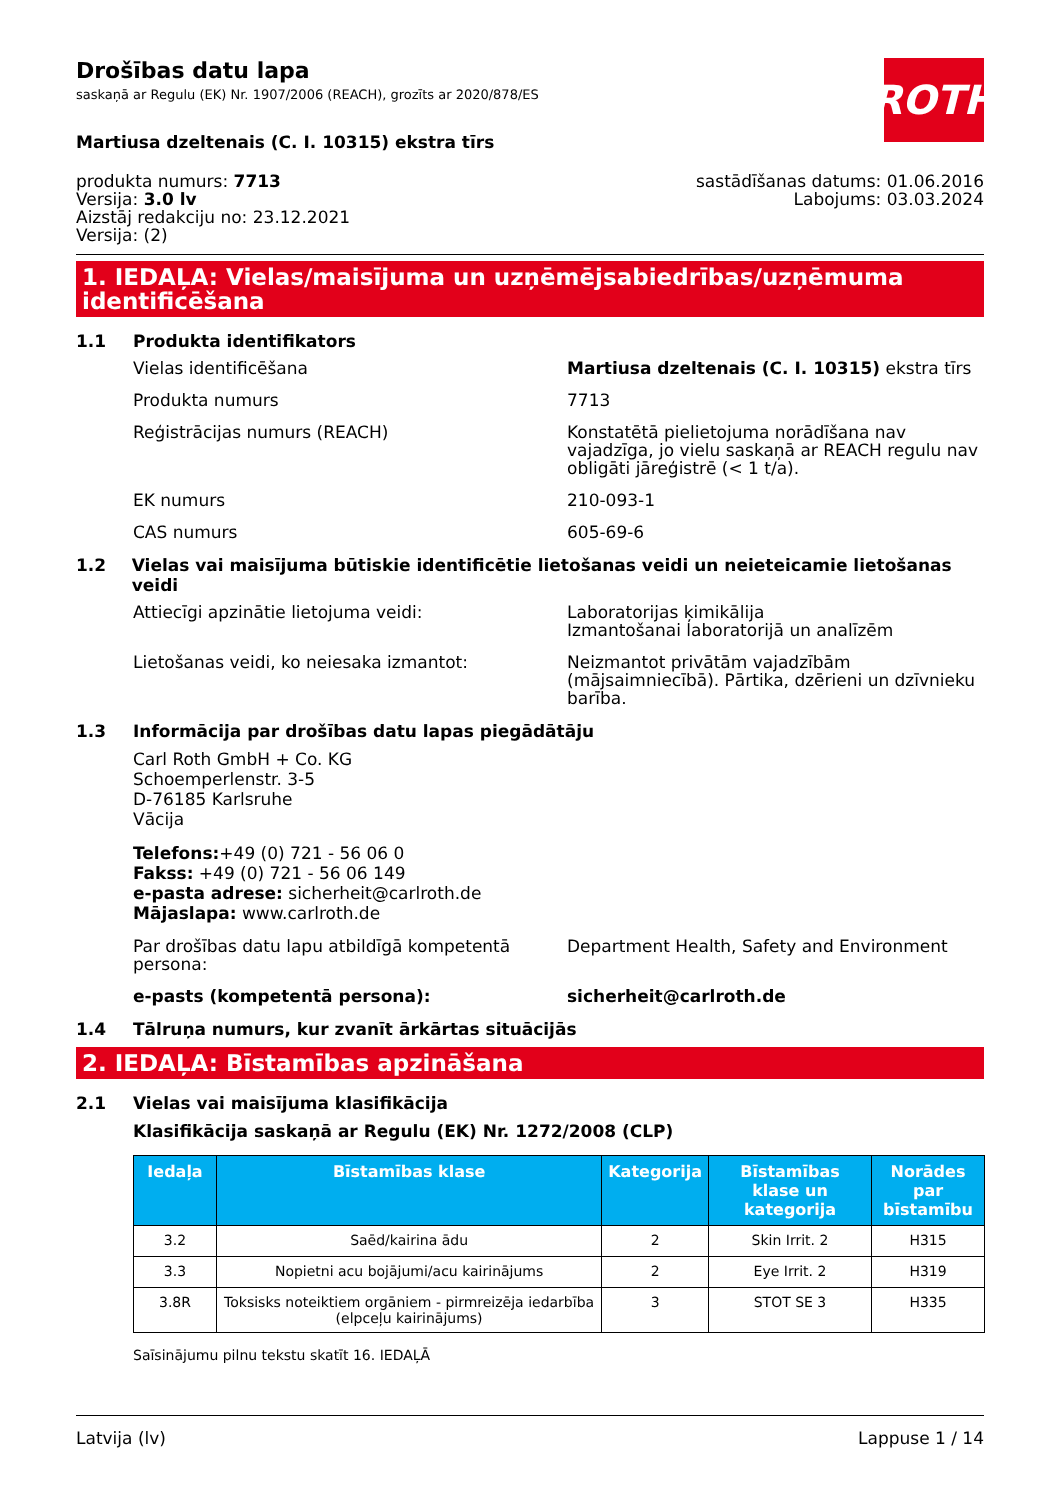Drošības datu lapa
saskaņā ar Regulu (EK) Nr. 1907/2006 (REACH), grozīts ar 2020/878/ES
ROTH
Martiusa dzeltenais (C. I. 10315) ekstra tīrs
produkta numurs: 7713
Versija: 3.0 lv
Aizstāj redakciju no: 23.12.2021
Versija: (2)
sastādīšanas datums: 01.06.2016
Labojums: 03.03.2024
1. IEDAĻA: Vielas/maisījuma un uzņēmējsabiedrības/uzņēmuma identificēšana
1.1 Produkta identifikators
Vielas identificēšana Martiusa dzeltenais (C. I. 10315) ekstra tīrs
Produkta numurs 7713
Reģistrācijas numurs (REACH) Konstatētā pielietojuma norādīšana nav vajadzīga, jo vielu saskaņā ar REACH regulu nav obligāti jāreģistrē (< 1 t/a).
EK numurs 210-093-1
CAS numurs 605-69-6
1.2 Vielas vai maisījuma būtiskie identificētie lietošanas veidi un neieteicamie lietošanas veidi
Attiecīgi apzinātie lietojuma veidi: Laboratorijas ķimikālija
Izmantošanai laboratorijā un analīzēm
Lietošanas veidi, ko neiesaka izmantot: Neizmantot privātām vajadzībām (mājsaimniecībā). Pārtika, dzērieni un dzīvnieku barība.
1.3 Informācija par drošības datu lapas piegādātāju
Carl Roth GmbH + Co. KG
Schoemperlenstr. 3-5
D-76185 Karlsruhe
Vācija
Telefons:+49 (0) 721 - 56 06 0
Fakss: +49 (0) 721 - 56 06 149
e-pasta adrese: sicherheit@carlroth.de
Mājaslapa: www.carlroth.de
Par drošības datu lapu atbildīgā kompetentā persona:
Department Health, Safety and Environment
e-pasts (kompetentā persona): sicherheit@carlroth.de
1.4 Tālruņa numurs, kur zvanīt ārkārtas situācijās
2. IEDAĻA: Bīstamības apzināšana
2.1 Vielas vai maisījuma klasifikācija
Klasifikācija saskaņā ar Regulu (EK) Nr. 1272/2008 (CLP)
| Iedaļa | Bīstamības klase | Kategorija | Bīstamības klase un kategorija | Norādes par bīstamību |
| --- | --- | --- | --- | --- |
| 3.2 | Saēd/kairina ādu | 2 | Skin Irrit. 2 | H315 |
| 3.3 | Nopietni acu bojājumi/acu kairinājums | 2 | Eye Irrit. 2 | H319 |
| 3.8R | Toksisks noteiktiem orgāniem - pirmreizēja iedarbība (elpceļu kairinājums) | 3 | STOT SE 3 | H335 |
Saīsinājumu pilnu tekstu skatīt 16. IEDAĻĀ
Latvija (lv) Lappuse 1 / 14